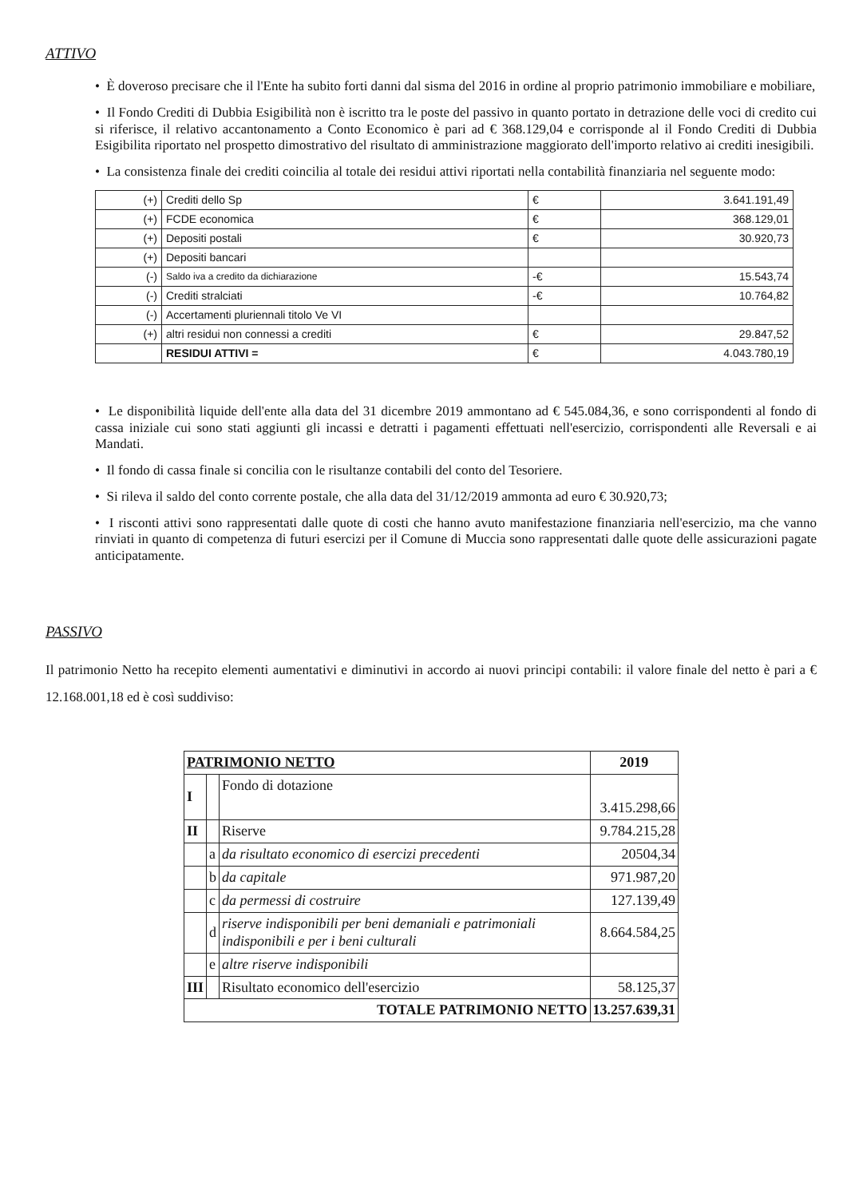ATTIVO
• È doveroso precisare che il l'Ente ha subito forti danni dal sisma del 2016 in ordine al proprio patrimonio immobiliare e mobiliare,
• Il Fondo Crediti di Dubbia Esigibilità non è iscritto tra le poste del passivo in quanto portato in detrazione delle voci di credito cui si riferisce, il relativo accantonamento a Conto Economico è pari ad € 368.129,04 e corrisponde al il Fondo Crediti di Dubbia Esigibilita riportato nel prospetto dimostrativo del risultato di amministrazione maggiorato dell'importo relativo ai crediti inesigibili.
• La consistenza finale dei crediti coincilia al totale dei residui attivi riportati nella contabilità finanziaria nel seguente modo:
| (+) | Crediti dello Sp | € | 3.641.191,49 |
| (+) | FCDE economica | € | 368.129,01 |
| (+) | Depositi postali | € | 30.920,73 |
| (+) | Depositi bancari | | |
| (-) | Saldo iva a credito da dichiarazione | -€ | 15.543,74 |
| (-) | Crediti stralciati | -€ | 10.764,82 |
| (-) | Accertamenti pluriennali titolo Ve VI | | |
| (+) | altri residui non connessi a crediti | € | 29.847,52 |
| | RESIDUI ATTIVI = | € | 4.043.780,19 |
• Le disponibilità liquide dell'ente alla data del 31 dicembre 2019 ammontano ad € 545.084,36, e sono corrispondenti al fondo di cassa iniziale cui sono stati aggiunti gli incassi e detratti i pagamenti effettuati nell'esercizio, corrispondenti alle Reversali e ai Mandati.
• Il fondo di cassa finale si concilia con le risultanze contabili del conto del Tesoriere.
• Si rileva il saldo del conto corrente postale, che alla data del 31/12/2019 ammonta ad euro € 30.920,73;
• I risconti attivi sono rappresentati dalle quote di costi che hanno avuto manifestazione finanziaria nell'esercizio, ma che vanno rinviati in quanto di competenza di futuri esercizi per il Comune di Muccia sono rappresentati dalle quote delle assicurazioni pagate anticipatamente.
PASSIVO
Il patrimonio Netto ha recepito elementi aumentativi e diminutivi in accordo ai nuovi principi contabili: il valore finale del netto è pari a € 12.168.001,18 ed è così suddiviso:
| PATRIMONIO NETTO | | | 2019 |
| --- | --- | --- | --- |
| I | | Fondo di dotazione | 3.415.298,66 |
| II | | Riserve | 9.784.215,28 |
| | a | da risultato economico di esercizi precedenti | 20504,34 |
| | b | da capitale | 971.987,20 |
| | c | da permessi di costruire | 127.139,49 |
| | d | riserve indisponibili per beni demaniali e patrimoniali indisponibili e per i beni culturali | 8.664.584,25 |
| | e | altre riserve indisponibili | |
| III | | Risultato economico dell'esercizio | 58.125,37 |
| TOTALE PATRIMONIO NETTO | | | 13.257.639,31 |